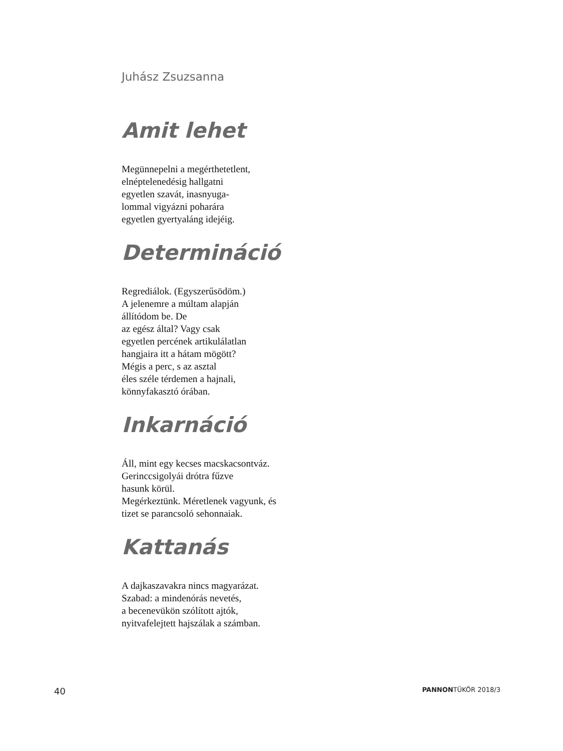Juhász Zsuzsanna
Amit lehet
Megünnepelni a megérthetetlent,
elnéptelenedésig hallgatni
egyetlen szavát, inasnyuga-
lommal vigyázni poharára
egyetlen gyertyaláng idejéig.
Determináció
Regrediálok. (Egyszerűsödöm.)
A jelenemre a múltam alapján
állítódom be. De
az egész által? Vagy csak
egyetlen percének artikulálatlan
hangjaira itt a hátam mögött?
Mégis a perc, s az asztal
éles széle térdemen a hajnali,
könnyfakasztó órában.
Inkarnáció
Áll, mint egy kecses macskacsontváz.
Gerinccsigolyái drótra fűzve
hasunk körül.
Megérkeztünk. Méretlenek vagyunk, és
tizet se parancsoló sehonnaiak.
Kattanás
A dajkaszavakra nincs magyarázat.
Szabad: a mindenórás nevetés,
a becenevükön szólított ajtók,
nyitvafelejtett hajszálak a számban.
40 PANNONTÜKÖR 2018/3